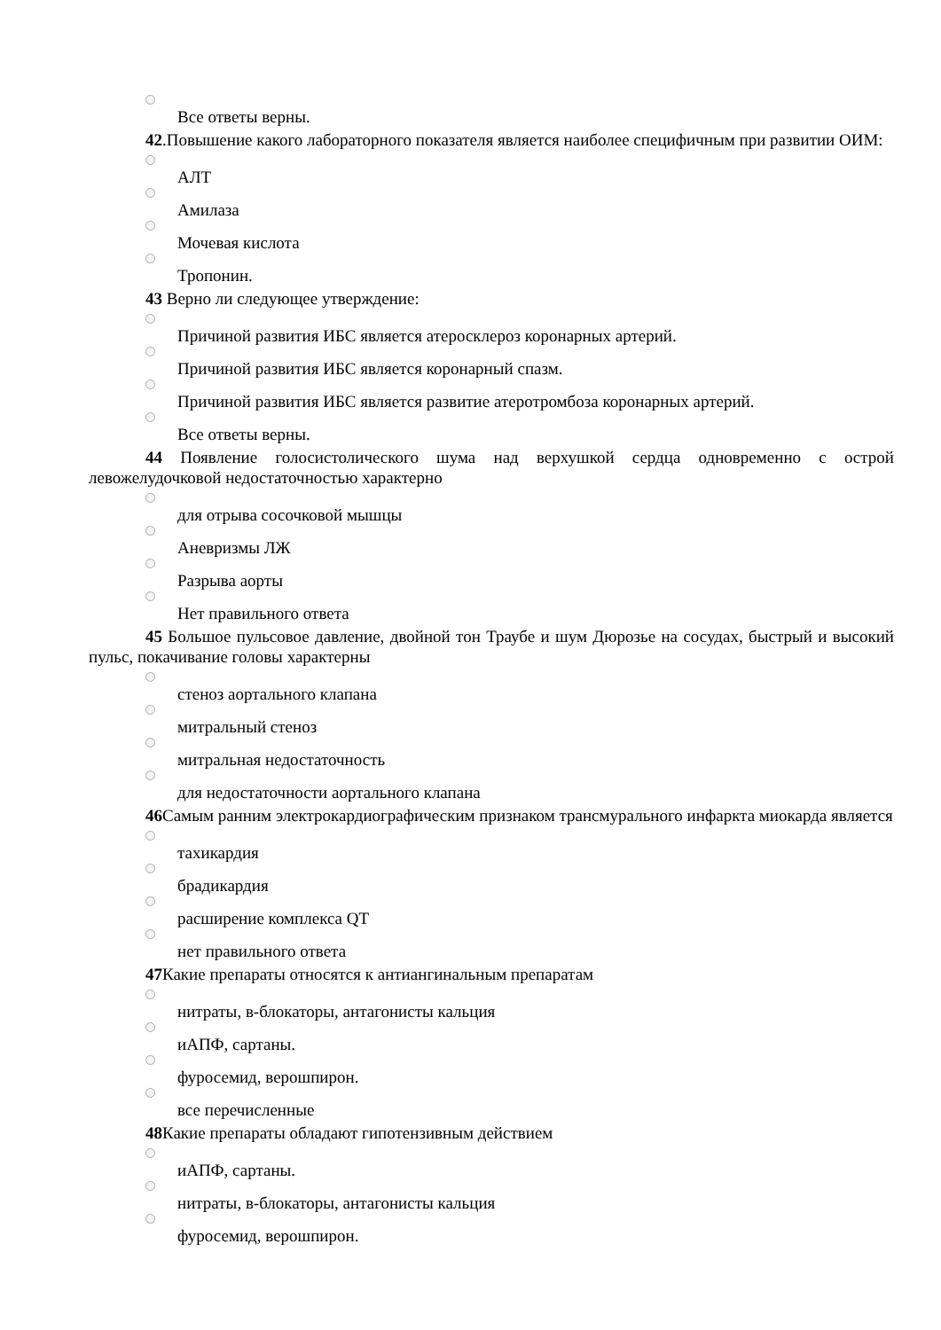Все ответы верны.
42.Повышение какого лабораторного показателя является наиболее специфичным при развитии ОИМ:
АЛТ
Амилаза
Мочевая кислота
Тропонин.
43 Верно ли следующее утверждение:
Причиной развития ИБС является атеросклероз коронарных артерий.
Причиной развития ИБС является коронарный спазм.
Причиной развития ИБС является развитие атеротромбоза коронарных артерий.
Все ответы верны.
44 Появление голосистолического шума над верхушкой сердца одновременно с острой левожелудочковой недостаточностью характерно
для отрыва сосочковой мышцы
Аневризмы ЛЖ
Разрыва аорты
Нет правильного ответа
45 Большое пульсовое давление, двойной тон Траубе и шум Дюрозье на сосудах, быстрый и высокий пульс, покачивание головы характерны
стеноз аортального клапана
митральный стеноз
митральная недостаточность
для недостаточности аортального клапана
46 Самым ранним электрокардиографическим признаком трансмурального инфаркта миокарда является
тахикардия
брадикардия
расширение комплекса QT
нет правильного ответа
47 Какие препараты относятся к антиангинальным препаратам
нитраты, в-блокаторы, антагонисты кальция
иАПФ, сартаны.
фуросемид, верошпирон.
все перечисленные
48 Какие препараты обладают гипотензивным действием
иАПФ, сартаны.
нитраты, в-блокаторы, антагонисты кальция
фуросемид, верошпирон.